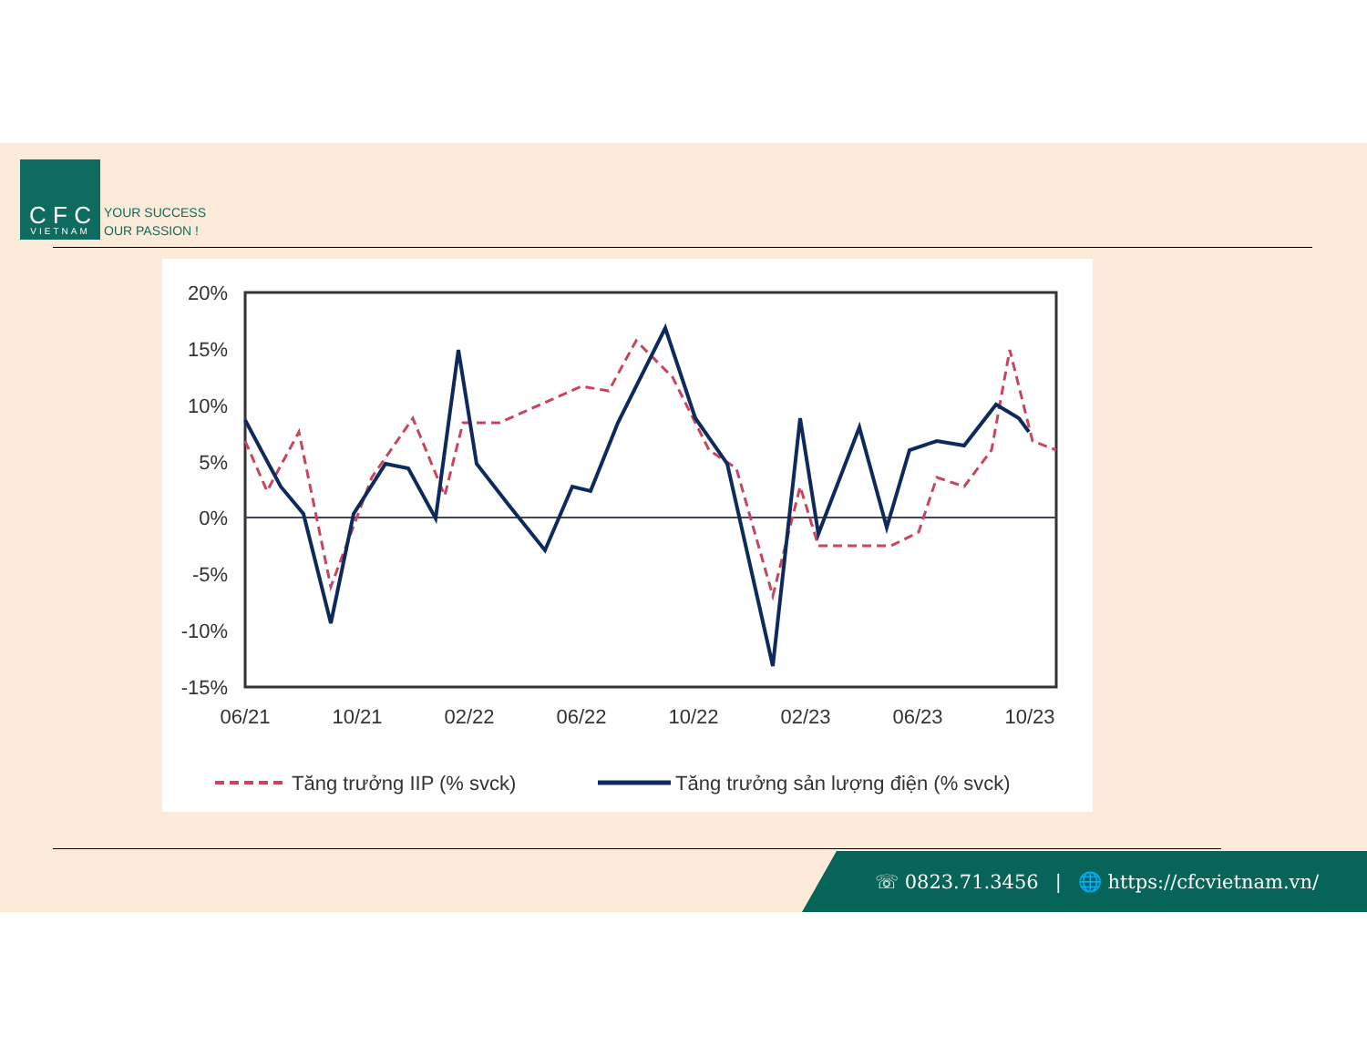C F C
VIETNAM
YOUR SUCCESS
OUR PASSION !
20%
15%
10%
5%
0%
-5%
-10%
-15%
06/21
10/21
02/22
06/22
10/22
02/23
06/23
10/23
Tăng trưởng IIP (% svck)
Tăng trưởng sản lượng điện (% svck)
☏ 0823.71.3456 | 🌐 https://cfcvietnam.vn/